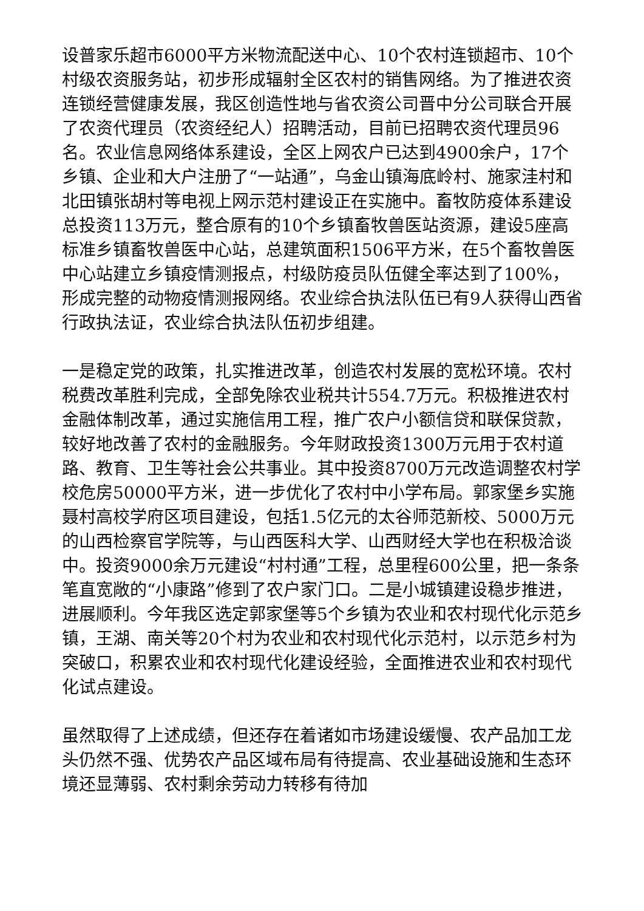设普家乐超市6000平方米物流配送中心、10个农村连锁超市、10个村级农资服务站，初步形成辐射全区农村的销售网络。为了推进农资连锁经营健康发展，我区创造性地与省农资公司晋中分公司联合开展了农资代理员（农资经纪人）招聘活动，目前已招聘农资代理员96名。农业信息网络体系建设，全区上网农户已达到4900余户，17个乡镇、企业和大户注册了“一站通”，乌金山镇海底岭村、施家洼村和北田镇张胡村等电视上网示范村建设正在实施中。畜牧防疫体系建设总投资113万元，整合原有的10个乡镇畜牧兽医站资源，建设5座高标准乡镇畜牧兽医中心站，总建筑面积1506平方米，在5个畜牧兽医中心站建立乡镇疫情测报点，村级防疫员队伍健全率达到了100%，形成完整的动物疫情测报网络。农业综合执法队伍已有9人获得山西省行政执法证，农业综合执法队伍初步组建。
一是稳定党的政策，扎实推进改革，创造农村发展的宽松环境。农村税费改革胜利完成，全部免除农业税共计554.7万元。积极推进农村金融体制改革，通过实施信用工程，推广农户小额信贷和联保贷款，较好地改善了农村的金融服务。今年财政投资1300万元用于农村道路、教育、卫生等社会公共事业。其中投资8700万元改造调整农村学校危房50000平方米，进一步优化了农村中小学布局。郭家堡乡实施聂村高校学府区项目建设，包括1.5亿元的太谷师范新校、5000万元的山西检察官学院等，与山西医科大学、山西财经大学也在积极洽谈中。投资9000余万元建设“村村通”工程，总里程600公里，把一条条笔直宽敞的“小康路”修到了农户家门口。二是小城镇建设稳步推进，进展顺利。今年我区选定郭家堡等5个乡镇为农业和农村现代化示范乡镇，王湖、南关等20个村为农业和农村现代化示范村，以示范乡村为突破口，积累农业和农村现代化建设经验，全面推进农业和农村现代化试点建设。
虽然取得了上述成绩，但还存在着诸如市场建设缓慢、农产品加工龙头仍然不强、优势农产品区域布局有待提高、农业基础设施和生态环境还显薄弱、农村剩余劳动力转移有待加